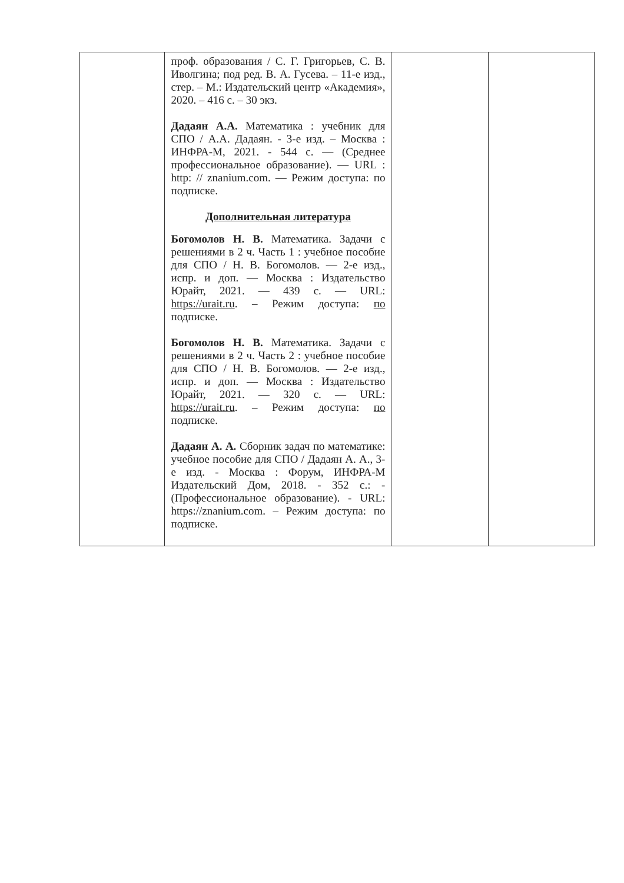| | проф. образования / С. Г. Григорьев, С. В. Иволгина; под ред. В. А. Гусева. – 11-е изд., стер. – М.: Издательский центр «Академия», 2020. – 416 с. – 30 экз. Дадаян А.А. Математика : учебник для СПО / А.А. Дадаян. - 3-е изд. – Москва : ИНФРА-М, 2021. - 544 с. — (Среднее профессиональное образование). — URL : http: // znanium.com. — Режим доступа: по подписке. Дополнительная литература Богомолов Н. В. Математика. Задачи с решениями в 2 ч. Часть 1 : учебное пособие для СПО / Н. В. Богомолов. — 2-е изд., испр. и доп. — Москва : Издательство Юрайт, 2021. — 439 с. — URL: https://urait.ru . – Режим доступа: по подписке. Богомолов Н. В. Математика. Задачи с решениями в 2 ч. Часть 2 : учебное пособие для СПО / Н. В. Богомолов. — 2-е изд., испр. и доп. — Москва : Издательство Юрайт, 2021. — 320 с. — URL: https://urait.ru . – Режим доступа: по подписке. Дадаян А. А. Сборник задач по математике: учебное пособие для СПО / Дадаян А. А., 3-е изд. - Москва : Форум, ИНФРА-М Издательский Дом, 2018. - 352 с.: - (Профессиональное образование). - URL: https://znanium.com. – Режим доступа: по подписке. | | |